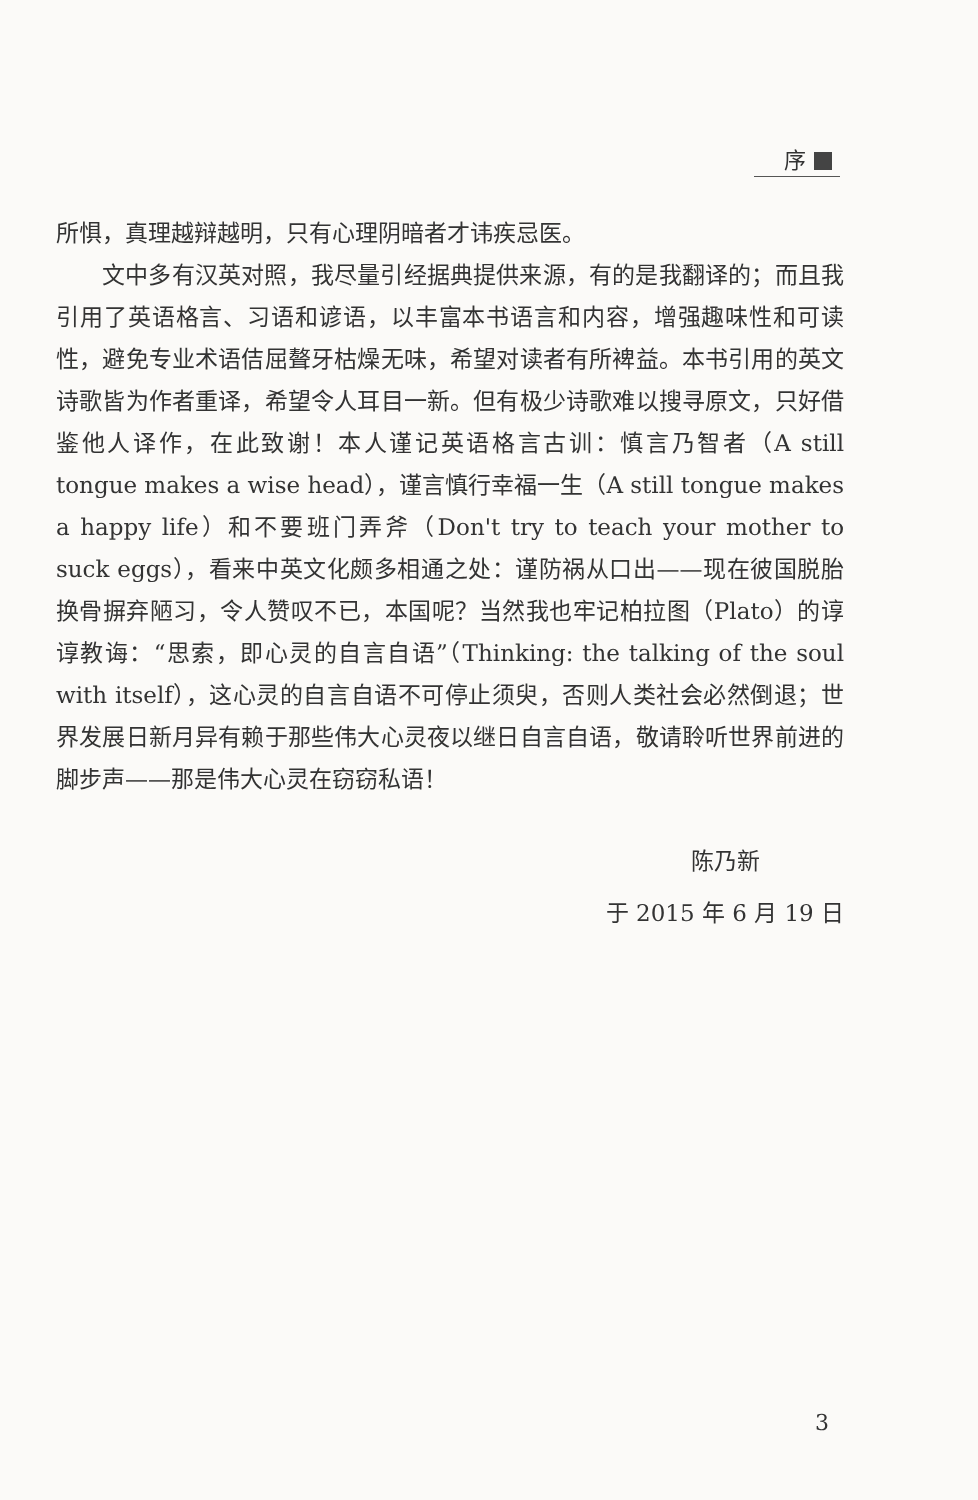序
所惧，真理越辩越明，只有心理阴暗者才讳疾忌医。
文中多有汉英对照，我尽量引经据典提供来源，有的是我翻译的；而且我引用了英语格言、习语和谚语，以丰富本书语言和内容，增强趣味性和可读性，避免专业术语佶屈聱牙枯燥无味，希望对读者有所裨益。本书引用的英文诗歌皆为作者重译，希望令人耳目一新。但有极少诗歌难以搜寻原文，只好借鉴他人译作，在此致谢！本人谨记英语格言古训：慎言乃智者（A still tongue makes a wise head），谨言慎行幸福一生（A still tongue makes a happy life）和不要班门弄斧（Don't try to teach your mother to suck eggs），看来中英文化颇多相通之处：谨防祸从口出——现在彼国脱胎换骨摒弃陋习，令人赞叹不已，本国呢？当然我也牢记柏拉图（Plato）的谆谆教诲：“思索，即心灵的自言自语”（Thinking: the talking of the soul with itself），这心灵的自言自语不可停止须臾，否则人类社会必然倒退；世界发展日新月异有赖于那些伟大心灵夜以继日自言自语，敬请聆听世界前进的脚步声——那是伟大心灵在窃窃私语！
陈乃新
于 2015 年 6 月 19 日
3